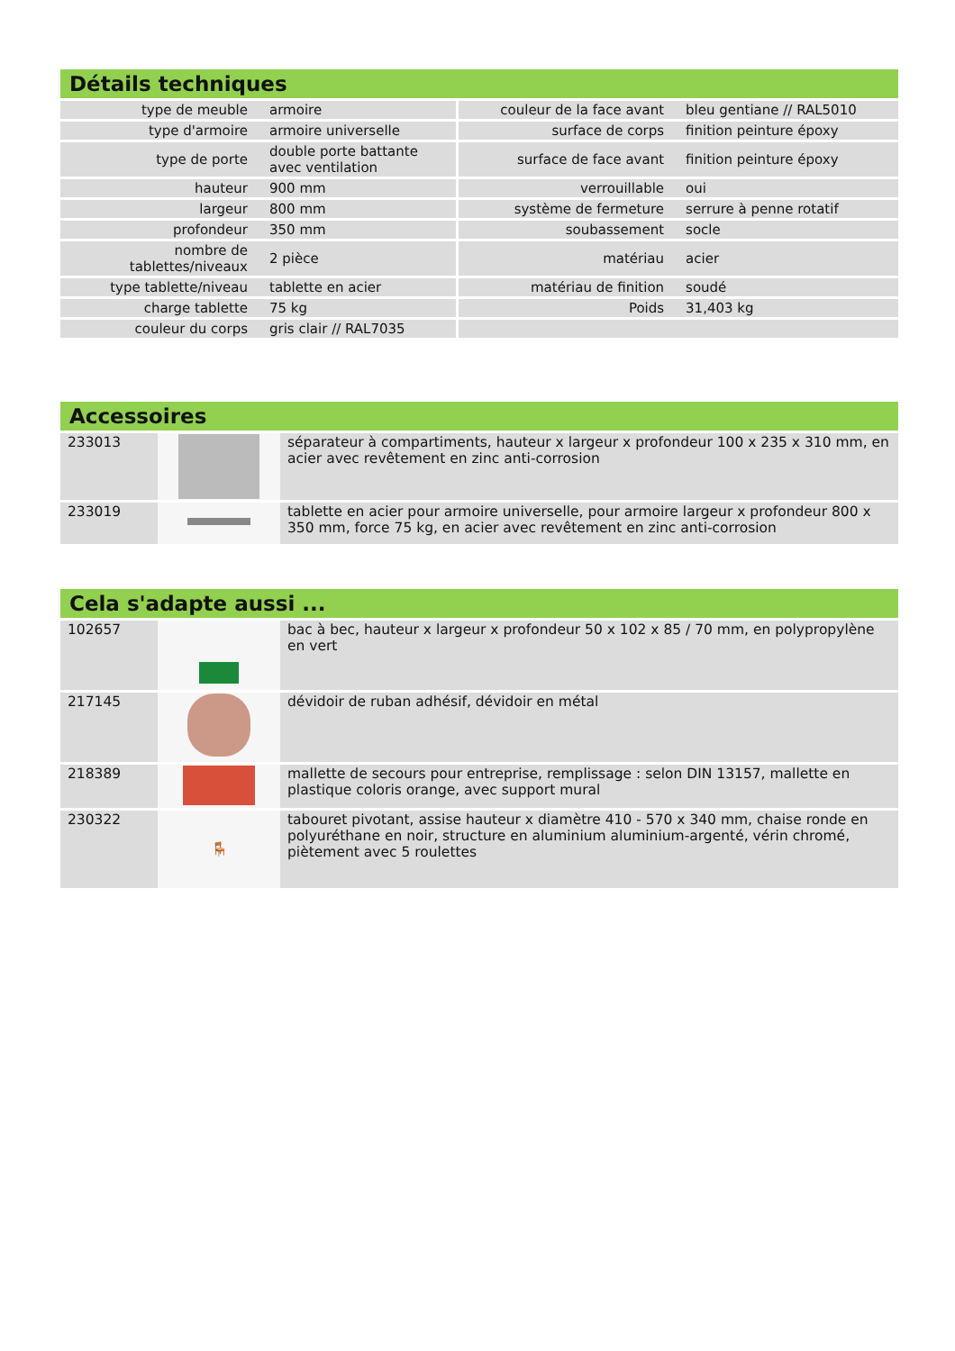Détails techniques
| type de meuble | armoire | couleur de la face avant | bleu gentiane // RAL5010 |
| type d'armoire | armoire universelle | surface de corps | finition peinture époxy |
| type de porte | double porte battante avec ventilation | surface de face avant | finition peinture époxy |
| hauteur | 900 mm | verrouillable | oui |
| largeur | 800 mm | système de fermeture | serrure à penne rotatif |
| profondeur | 350 mm | soubassement | socle |
| nombre de tablettes/niveaux | 2 pièce | matériau | acier |
| type tablette/niveau | tablette en acier | matériau de finition | soudé |
| charge tablette | 75 kg | Poids | 31,403 kg |
| couleur du corps | gris clair // RAL7035 | | |
Accessoires
| 233013 | | séparateur à compartiments, hauteur x largeur x profondeur 100 x 235 x 310 mm, en acier avec revêtement en zinc anti-corrosion |
| 233019 | | tablette en acier pour armoire universelle, pour armoire largeur x profondeur 800 x 350 mm, force 75 kg, en acier avec revêtement en zinc anti-corrosion |
Cela s'adapte aussi ...
| 102657 | | bac à bec, hauteur x largeur x profondeur 50 x 102 x 85 / 70 mm, en polypropylène en vert |
| 217145 | | dévidoir de ruban adhésif, dévidoir en métal |
| 218389 | | mallette de secours pour entreprise, remplissage : selon DIN 13157, mallette en plastique coloris orange, avec support mural |
| 230322 | 🪑 | tabouret pivotant, assise hauteur x diamètre 410 - 570 x 340 mm, chaise ronde en polyuréthane en noir, structure en aluminium aluminium-argenté, vérin chromé, piètement avec 5 roulettes |